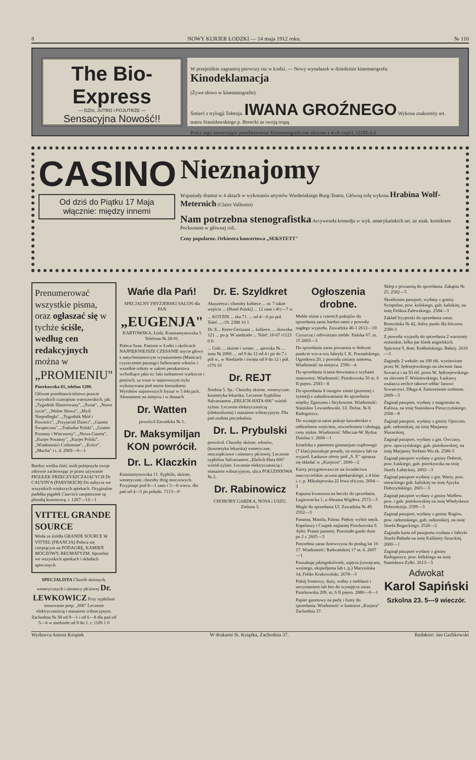8 NOWY KURJER ŁODZKI — 14 maja 1912 roku. № 110
The Bio-Express
— DZIS, JUTRO i POJUTRZE —
Sensacyjna Nowość!!
W przejeździe zagranicę pierwszy raz w Łodzi. — Nowy wynalazek w dziedzinie kinematografu: Kinodeklamacja
(Żywe słowo w kinematografie).
Śmierć z trylogji Tołstoja. IWANA GROŹNEGO Wykona znakomity art. teatru Stanisławskiego p. Borecki ze swoją trupą.
Prócz tego interesujące przedstawienie Kinematograficzne złożone z 4-ch części. r2185-3-1
CASINO
Od dziś do Piątku 17 Maja włącznie: między innemi
Nieznajomy
Wspaniały dramat w 4 aktach w wykonaniu artystów Wiedeńskiego Burg-Teatru. Główną rolę wykona Hrabina Wolf-Meternich (Claire Vallentin)
Nam potrzebna stenografistka Arcywesoła komedja w wyk. amerykańskich art. ze znak. komikiem Pocksonem w głównej roli.
Ceny popularne. Orkiestra koncertowa „SEKSTETT"
Prenumerować wszystkie pisma, oraz ogłaszać się w tychże ściśle, według cen redakcyjnych można w „PROMIENIU"
Piotrkowska 81, telefon 1200.
Główne przedstawicielstwo prawie wszystkich czasopism warszawskich, jak: „Tygodnik Illustrowany", „Świat", „Nowe życie", „Wolne Słowo", „Myśl Niepodległa", „Tygodnik Mód i Powieści", „Przyjaciel Dzieci", „Gazeta Świąteczna", „Trubadur Polski", „Goniec Poranny i Wieczorny", „Nowa Gazeta", „Kurjer Poranny", „Kurjer Polski", „Wiadomości Codzienne", „Kolce", „Mucha" i t. d. 2969—0—1
Bardzo wielka ilość osób polepszyła swoje zdrowie zachowując je przez używanie PIGUŁEK PRZECZYSZCZAJĄCYCH Dr CAUVIN'A (PARYSKICH) Do nabycia we wszystkich większych aptekach. Oryginalne pudełka pigułek Cauvin'a zaopatrzone są plombą komorową. r. 1267—12—1
VITTEL GRANDE SOURCE
Woda ze źródła GRANDE SOURCE W VITTEL (FRANCJA) Poleca się cierpiącym na PODAGRĘ, KAMIEŃ MOCZOWY, REUMATYZM. Sprzedaż we wszystkich aptekach i składach aptecznych.
SPECJALISTA Chorób skórnych, wenerycznych i niemocy płciowej Dr. LEWKOWICZ Przy syphilisie stosowanie prep. „606" Leczenie elektrycznością i masażem wibracyjnym. Zachodnia № 38 od 9—1 i od 6—8 dla pań od 5—6 w niedziele od 9 do 1. r. 1109 1 0
Wańe dla Pań!
SPECJALNY FRYZJERSKI SALON dla PAŃ „EUGENJA" KARTOWSKA, Łódź, Konstantynowska 5 Telefonu № 28-01.
Poleca Szan. Paniom w Łodzi i okolicach NAJPIĘKNIEJSZE CZESANIE mycie głowy z natychmiastowym wysuszeniem (Manicur) czyszczenie paznogci farbowanie włosów i wszelkie roboty w zakres perukarstwa wchodzące jako to: loki turbanowe warkocze i postisch, za wsze w najnowszym stylu wykonywana pod moim kierunkiem. Wyrobów najnowszych fryzur w 5 lekcjach. Abonament na miejscu i w domach
Dr. Watten
powrócił Zawadzka № 1.
Dr. Maksymiljan KON powrócił.
Dr. L. Klaczkin
Konstantynowska 11. Syphilis, skórne, weneryczne, choroby dróg moczowych. Przyjmuje pod 8—1 rano i 5—8 wiecz. dla pań od 4—5 po połudn. 7113—0
Dr. E. Szyldkret
Akuszerya i choroby kobiece ... m. 7 także wejście ... (Hotel Polski) ... 12 rano i 4½—7 w
... KOTZIN ... ska 71. ... od 4—6 po poł. Telef. ...-19. 2388 10 1
Dr. E... Kerer-Gerszuni ... kobiece. ... rkowska 121 ... po p. W niedziele ... Telef: 18-07 r1123 0 0
... Golc ... skórne i wener. ... ajewska № ... ionu № 2060. ... od 9 do 12 od 4 i pó do 7 i pół w., w Niedziele i święta od 9 do 12 i pół. r376 10
Dr. REJT
Średnia 5. Sp.: Choroby skórne, weneryczne, kosmetyka lekarska. Leczenie Syphilisu Salvarsanem „ERLICH-HATA 606" wśród-żylnie. Leczenie elektrycznością (elektrolizem) i masażem wibracyjnym. Dla pań osobna poczekalnia.
Dr. L. Prybulski
powrócił. Choroby skórne, włosów, (kosmetyka lekarska) weneryczne, moczopłciowe i niemocy płciowej. Leczenie syphilisu Salvarsanem „Ehrlich-Hata 606" wśród-żylnie. Leczenie elektrycznością i masażem wibracyjnym, ulica POŁUDNIOWA № 2.
Dr. Rabinowicz
CHOROBY GARDŁA, NOSA i USZU. Zielona 3.
Ogłoszenia drobne.
Meble różne z czterech pokojów do sprzedania zaraz bardzo tanio z powodu nagłego wyjazdu. Zawadzka 46-1 2612—10
Czyszczę i odświeżam meble. Pańska 67, m. 15 2603—3
Do sprzedania zaraz piwiarnia w dobrym punkcie wis-a-wis fabryki I. K. Poznańskiego, Ogrodowa 20, z powodu zmiany interesu. Wiadomość na miejscu. 2596—4
Do sprzedania ściana drewniana z szybami matowemi. Wiadomość: Piotrkowska 50 m. 6 II-piętro. 2583—8
Do sprzedania 8 morgów ziemi (pszennej i żytniej) z zabudowaniami do sprzedania między Zgierzem i Strykowem. Wiadomość: Stanisław Lewandowski. Ul. Dolna. № 8. Radogoszcz.
Do wynajęcia zaraz pokoje kawalerskie z oddzielnem wejściem, oświetleniem i obsługą, ceny niskie. Wiadomość: Mleczar-W. Rydza. Dzielna 1. 2608—1
Izraelitka z patentem gimnazjum rządowego (7 klas) poszukuje posady, na miejscu lub na wyjazd. Łaskawe oferty pod „S. P." uprasza się składać w „Kurjerze". 2606—2
Kursy przygotowawcze na świadectwa nauczycielskie, ucznia aptekarskiego, z 4 klas i. t. p. Mikołajewska 22 lewa oficyna. 2604—3
Kapusta kwaszona na beczki do sprzedania. Łagiewnicka 1, u Abrama Wigdera. 2572—3
Magle do sprzedania Ul. Zawadzka № 49. 2592—3
Panama, Manila, Palma. Piękny wybór męzk. Kapeluszy i Czapek najtaniej Piotrkowska 9. Ajfer. Pranie panamy. Pozostałe gunki duże po 2 r. 2605—3
Potrzebna zaraz dziewczyna do posług lat 16-17. Wiadomość: Radwańskiej 17 m. 6. 2607—1
Poszukuję jakiegokolwiek, zajęcia (szwajcara, woźnego, ekspedjenta lub t. p.) Marysińska 14, Feliks Krakowiński. 2678—3
Pokój frontowy, duży, widny z meblami i utrzymaniem lub bez do wynajęcia zaraz. Piotrkowska 209, m. 6 II piętro. 2880—0—1
Papier gazetowy na pudy i funty do sprzedania. Wiadomość w kantorze „Kurjera" Zachodnia 37.
Sklep z piwiarnią do sprzedania. Zakątna № 25. 2582—5
Skradziono paszport, wydany z gminy Sympolno, pow. kolskiego, gub. kaliskiej, na imię Feliksa Zalewskiego. 2584—3
Zakład fryzjerski do sprzedania zaraz. Brzezińska № 42, dobry punkt dla felczera. 2590-3
Z powodu wyjazdu do sprzedania 2 warsztaty stolarskie, kilka par łóżek angielskich. Spacerna 9, dom. Kołdońskiego. Bałuty. 2610—3
Zaginęły 2 weksle: na 100 rbl. wystawione przez W. Jędrzejewskiego na zlecenie Jana Szwarca i na 50 rbl. przez W. Jędrzejewskiego na zlecenie F. Wiśniewskiego. Łaskawy znalazca zechce takowe oddać Janowi Szwarcowi. Długa 4. Zastrzeżenie zrobione. 2609—3
Zaginął paszport, wydany z magistratu m. Kalisza, na imię Stanisława Pieszczyńskiego. 2568—8
Zaginął paszport, wydany z gminy Opoczno, gub. radomskiej, na imię Marjanny Slusarskiej.
Zaginął paszport, wydany z gm. Owczary, pow. opoczyńskiego, gub. piotrkowskiej, na imię Marjanny Stefanii Wu ek. 2586-3
Zaginął paszport wydany z gminy Dobroń, pow. Łaskiego, gub. piotrkowska na imię Józefy Łabęckiej. 2602—3
Zaginął paszport wydany z gm. Warty, pow. sierackiego gub. kaliskiej na imię Ajzyka Dobrzyńskiego. 2601—3
Zaginął paszport wydany z gminy Wadlew, pow. i gub. piotrkowskiej na imię Władysława Dobrodzieja. 2599—3
Zaginął paszport, wydany z gminy Rogów, pow. radomskiego, gub. radomskiej, na imię Józefa Boguckiego. 2526—2
Zaginęła karta od paszportu wydana z fabryki Józefa Babada na imię Kalikiety Sztuckiej. 2600—1
Zaginął paszport wydany z gminy Radogoszcz, pow. łódzkiego na imię Stanisława Zyłki. 2613—3
Adwokat
Karol Sapiński
Szkolna 23. 5—9 wieczór.
Wydawca Antoni Książek W drukarni St. Książka, Zachodnia 37. Redaktor: Jan Garlikowski